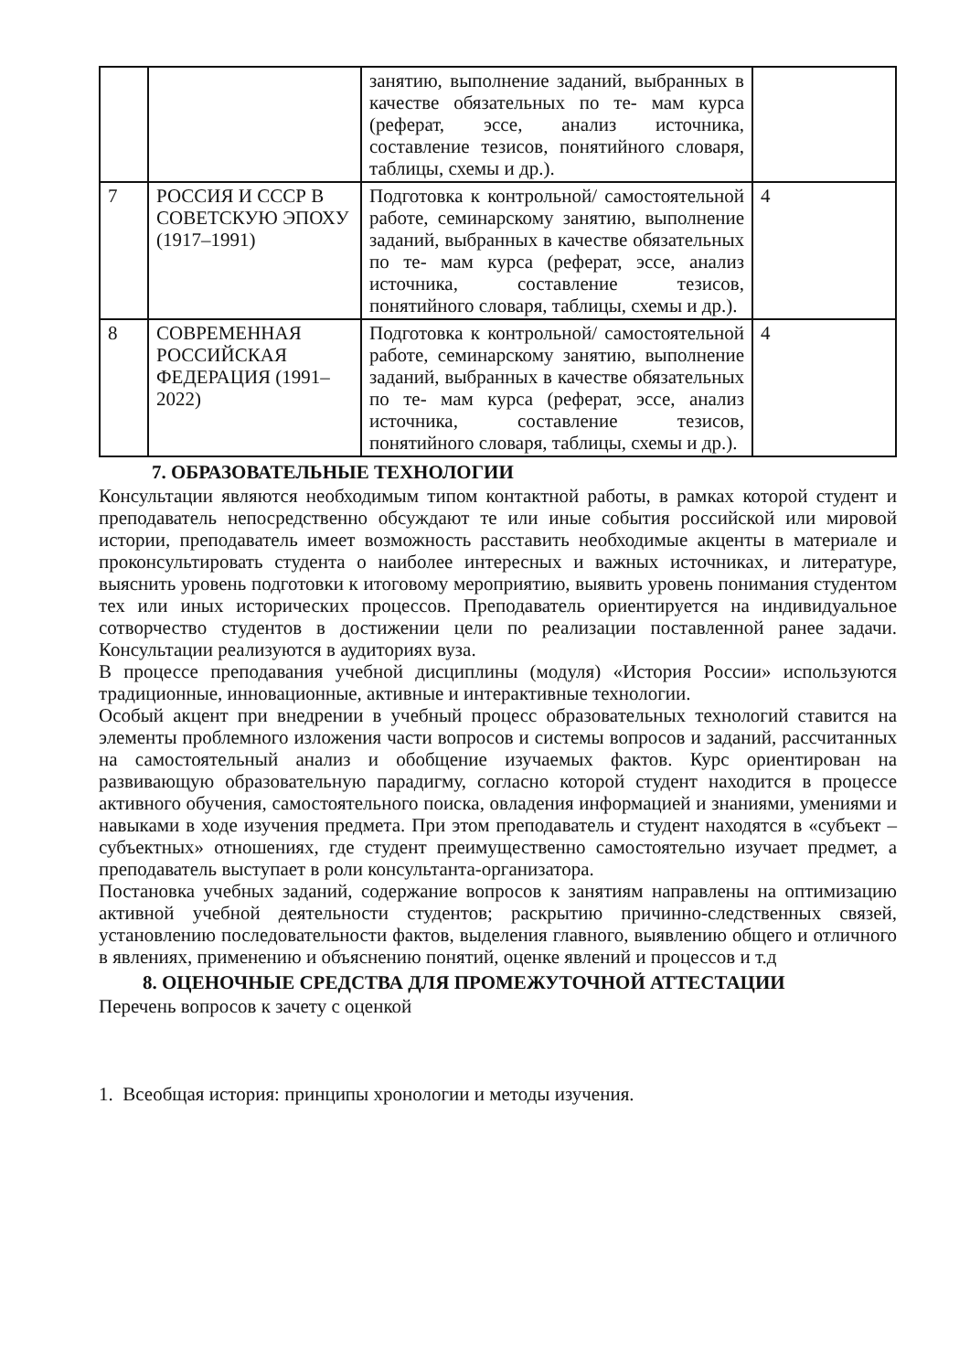| | | занятию, выполнение заданий, выбранных в качестве обязательных по те- мам курса (реферат, эссе, анализ источника, составление тезисов, понятийного словаря, таблицы, схемы и др.). | |
| 7 | РОССИЯ И СССР В СОВЕТСКУЮ ЭПОХУ (1917–1991) | Подготовка к контрольной/ самостоятельной работе, семинарскому занятию, выполнение заданий, выбранных в качестве обязательных по те- мам курса (реферат, эссе, анализ источника, составление тезисов, понятийного словаря, таблицы, схемы и др.). | 4 |
| 8 | СОВРЕМЕННАЯ РОССИЙСКАЯ ФЕДЕРАЦИЯ (1991–2022) | Подготовка к контрольной/ самостоятельной работе, семинарскому занятию, выполнение заданий, выбранных в качестве обязательных по те- мам курса (реферат, эссе, анализ источника, составление тезисов, понятийного словаря, таблицы, схемы и др.). | 4 |
7. ОБРАЗОВАТЕЛЬНЫЕ ТЕХНОЛОГИИ
Консультации являются необходимым типом контактной работы, в рамках которой студент и преподаватель непосредственно обсуждают те или иные события российской или мировой истории, преподаватель имеет возможность расставить необходимые акценты в материале и проконсультировать студента о наиболее интересных и важных источниках, и литературе, выяснить уровень подготовки к итоговому мероприятию, выявить уровень понимания студентом тех или иных исторических процессов. Преподаватель ориентируется на индивидуальное сотворчество студентов в достижении цели по реализации поставленной ранее задачи. Консультации реализуются в аудиториях вуза.
В процессе преподавания учебной дисциплины (модуля) «История России» используются традиционные, инновационные, активные и интерактивные технологии.
Особый акцент при внедрении в учебный процесс образовательных технологий ставится на элементы проблемного изложения части вопросов и системы вопросов и заданий, рассчитанных на самостоятельный анализ и обобщение изучаемых фактов. Курс ориентирован на развивающую образовательную парадигму, согласно которой студент находится в процессе активного обучения, самостоятельного поиска, овладения информацией и знаниями, умениями и навыками в ходе изучения предмета. При этом преподаватель и студент находятся в «субъект – субъектных» отношениях, где студент преимущественно самостоятельно изучает предмет, а преподаватель выступает в роли консультанта-организатора.
Постановка учебных заданий, содержание вопросов к занятиям направлены на оптимизацию активной учебной деятельности студентов; раскрытию причинно-следственных связей, установлению последовательности фактов, выделения главного, выявлению общего и отличного в явлениях, применению и объяснению понятий, оценке явлений и процессов и т.д
8. ОЦЕНОЧНЫЕ СРЕДСТВА ДЛЯ ПРОМЕЖУТОЧНОЙ АТТЕСТАЦИИ
Перечень вопросов к зачету с оценкой
1. Всеобщая история: принципы хронологии и методы изучения.